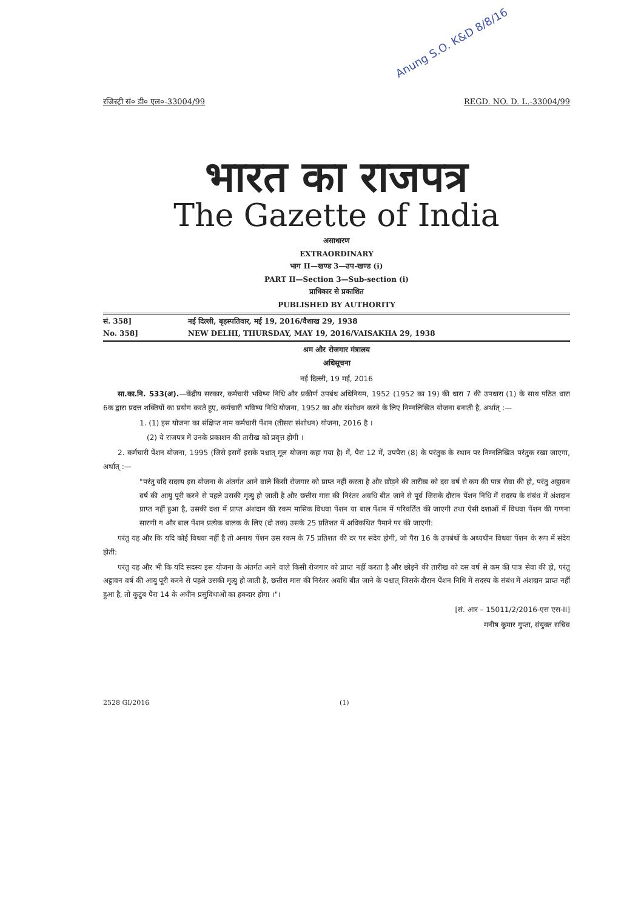Anung S.O. K&D 8/8/16
रजिस्ट्री सं० डी० एल०-33004/99 REGD. NO. D. L.-33004/99
भारत का राजपत्र
The Gazette of India
असाधारण
EXTRAORDINARY
भाग II—खण्ड 3—उप-खण्ड (i)
PART II—Section 3—Sub-section (i)
प्राधिकार से प्रकाशित
PUBLISHED BY AUTHORITY
सं. 358] नई दिल्ली, बृहस्पतिवार, मई 19, 2016/वैशाख 29, 1938
No. 358] NEW DELHI, THURSDAY, MAY 19, 2016/VAISAKHA 29, 1938
श्रम और रोजगार मंत्रालय
अधिसूचना
नई दिल्ली, 19 मई, 2016
  सा.का.नि. 533(अ).—केंद्रीय सरकार, कर्मचारी भविष्य निधि और प्रकीर्ण उपबंध अधिनियम, 1952 (1952 का 19) की धारा 7 की उपधारा (1) के साथ पठित धारा 6क द्वारा प्रदत्त शक्तियों का प्रयोग करते हुए, कर्मचारी भविष्य निधि योजना, 1952 का और संशोधन करने के लिए निम्नलिखित योजना बनाती है, अर्थात् :—
1. (1) इस योजना का संक्षिप्त नाम कर्मचारी पेंशन (तीसरा संशोधन) योजना, 2016 है ।
 (2) ये राजपत्र में उनके प्रकाशन की तारीख को प्रवृत्त होगी ।
  2. कर्मचारी पेंशन योजना, 1995 (जिसे इसमें इसके पश्चात् मूल योजना कहा गया है) में, पैरा 12 में, उपपैरा (8) के परंतुक के स्थान पर निम्नलिखित परंतुक रखा जाएगा, अर्थात् :—
"परंतु यदि सदस्य इस योजना के अंतर्गत आने वाले किसी रोजगार को प्राप्त नहीं करता है और छोड़ने की तारीख को दस वर्ष से कम की पात्र सेवा की हो, परंतु अट्ठावन वर्ष की आयु पूरी करने से पहले उसकी मृत्यु हो जाती है और छत्तीस मास की निरंतर अवधि बीत जाने से पूर्व जिसके दौरान पेंशन निधि में सदस्य के संबंध में अंशदान प्राप्त नहीं हुआ है, उसकी दशा में प्राप्त अंशदान की रकम मासिक विधवा पेंशन या बाल पेंशन में परिवर्तित की जाएगी तथा ऐसी दशाओं में विधवा पेंशन की गणना सारणी ग और बाल पेंशन प्रत्येक बालक के लिए (दो तक) उसके 25 प्रतिशत में अधिकथित पैमाने पर की जाएगी:
  परंतु यह और कि यदि कोई विधवा नहीं है तो अनाथ पेंशन उस रकम के 75 प्रतिशत की दर पर संदेय होगी, जो पैरा 16 के उपबंधों के अध्यधीन विधवा पेंशन के रूप में संदेय होती:
  परंतु यह और भी कि यदि सदस्य इस योजना के अंतर्गत आने वाले किसी रोजगार को प्राप्त नहीं करता है और छोड़ने की तारीख को दस वर्ष से कम की पात्र सेवा की हो, परंतु अट्ठावन वर्ष की आयु पूरी करने से पहले उसकी मृत्यु हो जाती है, छत्तीस मास की निरंतर अवधि बीत जाने के पश्चात् जिसके दौरान पेंशन निधि में सदस्य के संबंध में अंशदान प्राप्त नहीं हुआ है, तो कुटुंब पैरा 14 के अधीन प्रसुविधाओं का हकदार होगा ।"।
[सं. आर – 15011/2/2016-एस एस-II]
मनीष कुमार गुप्ता, संयुक्त सचिव
2528 GI/2016 (1)